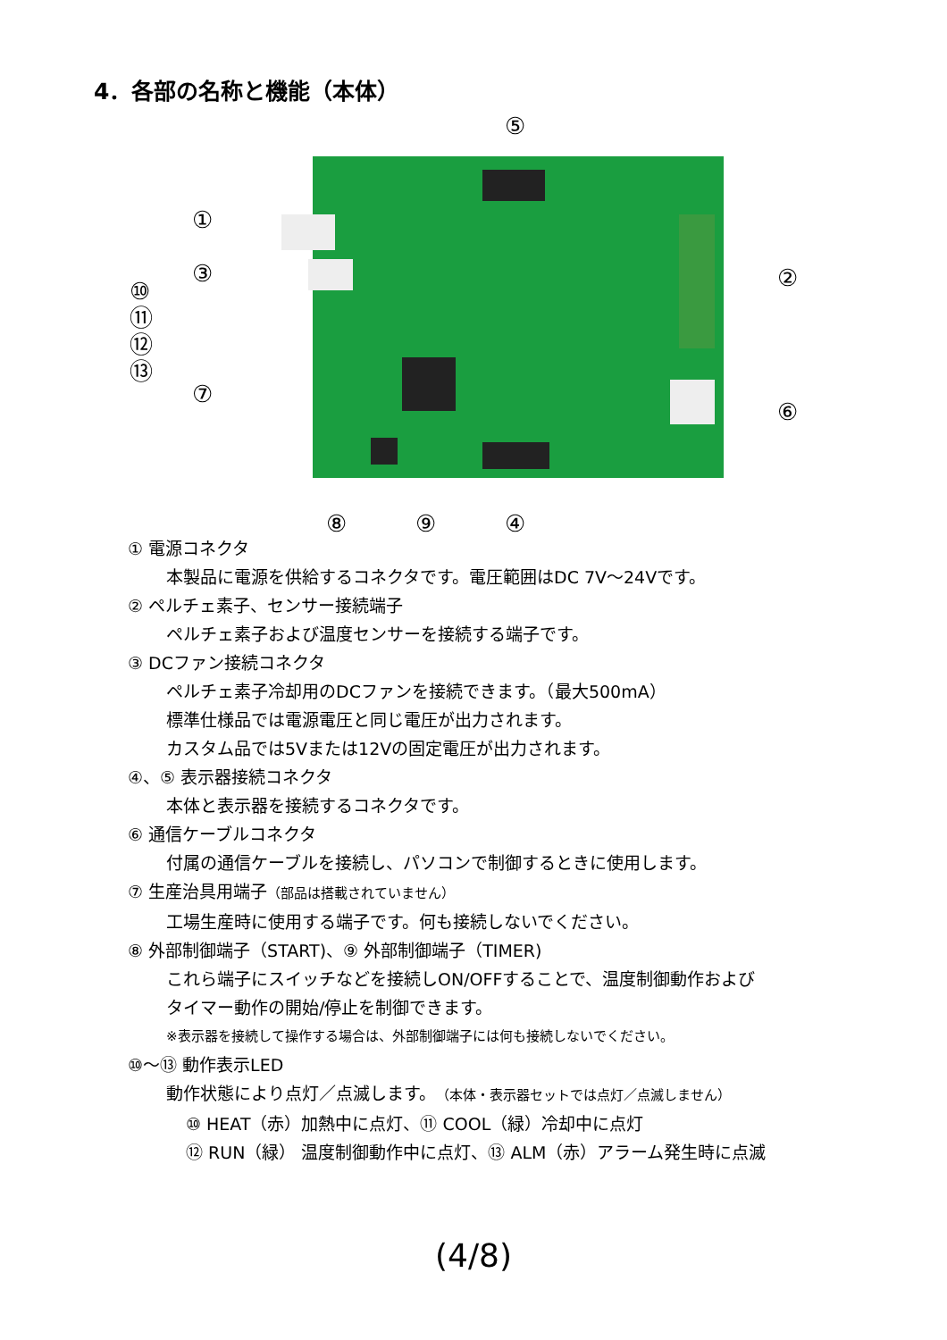4．各部の名称と機能（本体）
⑤
①
②
③
⑩
⑪
⑫
⑬
⑦
⑥
⑧
⑨
④
① 電源コネクタ
本製品に電源を供給するコネクタです。電圧範囲はDC 7V～24Vです。
② ペルチェ素子、センサー接続端子
ペルチェ素子および温度センサーを接続する端子です。
③ DCファン接続コネクタ
ペルチェ素子冷却用のDCファンを接続できます。（最大500mA）
標準仕様品では電源電圧と同じ電圧が出力されます。
カスタム品では5Vまたは12Vの固定電圧が出力されます。
④、⑤ 表示器接続コネクタ
本体と表示器を接続するコネクタです。
⑥ 通信ケーブルコネクタ
付属の通信ケーブルを接続し、パソコンで制御するときに使用します。
⑦ 生産治具用端子（部品は搭載されていません）
工場生産時に使用する端子です。何も接続しないでください。
⑧ 外部制御端子（START)、⑨ 外部制御端子（TIMER)
これら端子にスイッチなどを接続しON/OFFすることで、温度制御動作および
タイマー動作の開始/停止を制御できます。
※表示器を接続して操作する場合は、外部制御端子には何も接続しないでください。
⑩～⑬ 動作表示LED
動作状態により点灯／点滅します。（本体・表示器セットでは点灯／点滅しません）
⑩ HEAT（赤）加熱中に点灯、⑪ COOL（緑）冷却中に点灯
⑫ RUN（緑） 温度制御動作中に点灯、⑬ ALM（赤）アラーム発生時に点滅
(4/8)